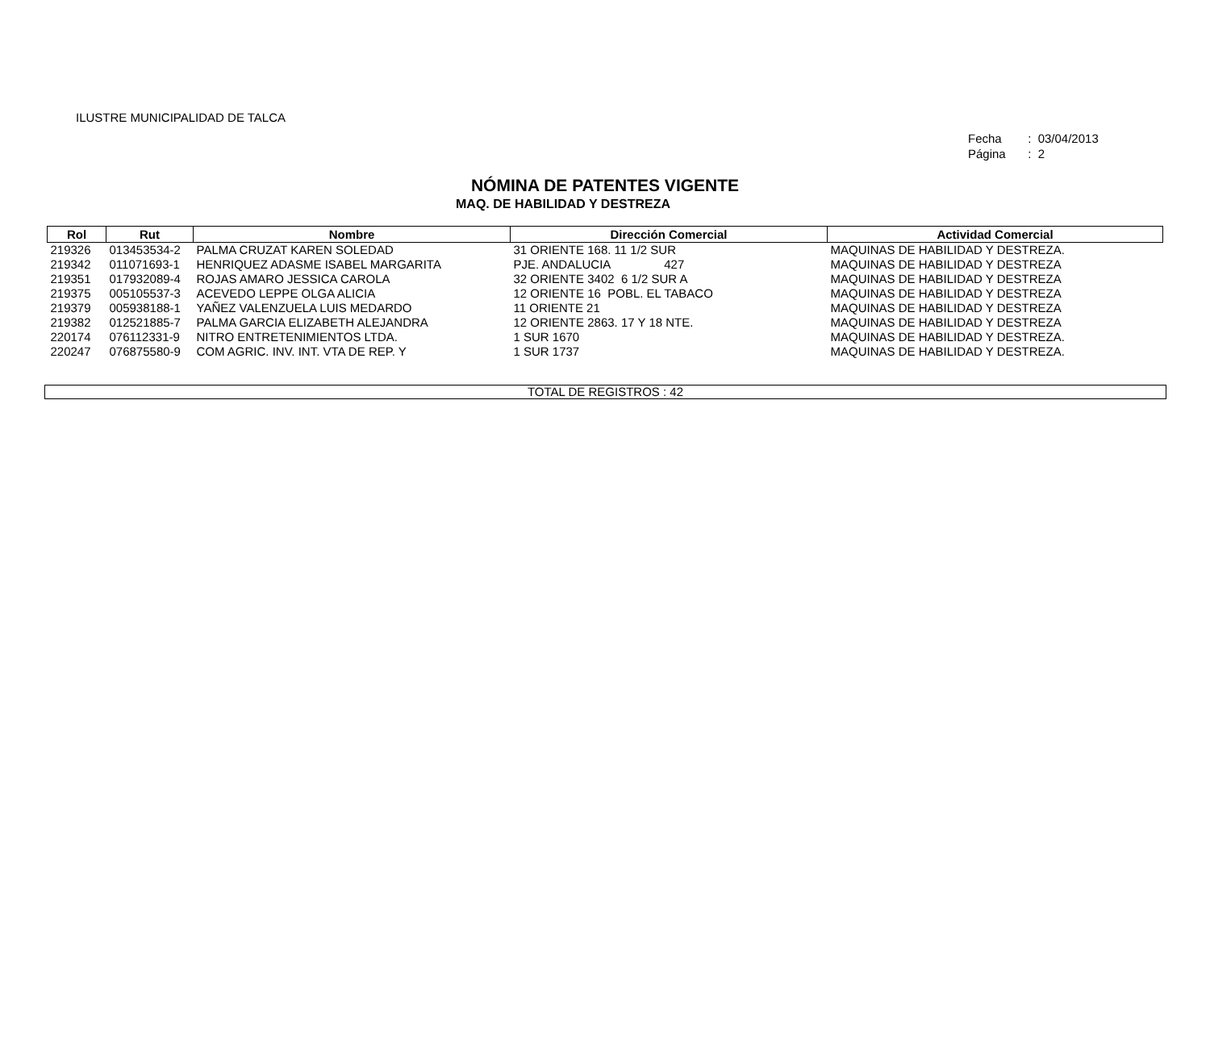ILUSTRE MUNICIPALIDAD DE TALCA
Fecha : 03/04/2013
Página : 2
NÓMINA DE PATENTES VIGENTE
MAQ. DE HABILIDAD Y DESTREZA
| Rol | Rut | Nombre | Dirección Comercial | Actividad Comercial |
| --- | --- | --- | --- | --- |
| 219326 | 013453534-2 | PALMA CRUZAT KAREN SOLEDAD | 31 ORIENTE 168. 11 1/2 SUR | MAQUINAS DE HABILIDAD Y DESTREZA. |
| 219342 | 011071693-1 | HENRIQUEZ ADASME ISABEL MARGARITA | PJE. ANDALUCIA 427 | MAQUINAS DE HABILIDAD Y DESTREZA |
| 219351 | 017932089-4 | ROJAS AMARO JESSICA CAROLA | 32 ORIENTE 3402 6 1/2 SUR A | MAQUINAS DE HABILIDAD Y DESTREZA |
| 219375 | 005105537-3 | ACEVEDO LEPPE OLGA ALICIA | 12 ORIENTE 16 POBL. EL TABACO | MAQUINAS DE HABILIDAD Y DESTREZA |
| 219379 | 005938188-1 | YAÑEZ VALENZUELA LUIS MEDARDO | 11 ORIENTE 21 | MAQUINAS DE HABILIDAD Y DESTREZA |
| 219382 | 012521885-7 | PALMA GARCIA ELIZABETH ALEJANDRA | 12 ORIENTE 2863. 17 Y 18 NTE. | MAQUINAS DE HABILIDAD Y DESTREZA |
| 220174 | 076112331-9 | NITRO ENTRETENIMIENTOS LTDA. | 1 SUR 1670 | MAQUINAS DE HABILIDAD Y DESTREZA. |
| 220247 | 076875580-9 | COM AGRIC. INV. INT. VTA DE REP. Y | 1 SUR 1737 | MAQUINAS DE HABILIDAD Y DESTREZA. |
TOTAL DE REGISTROS : 42